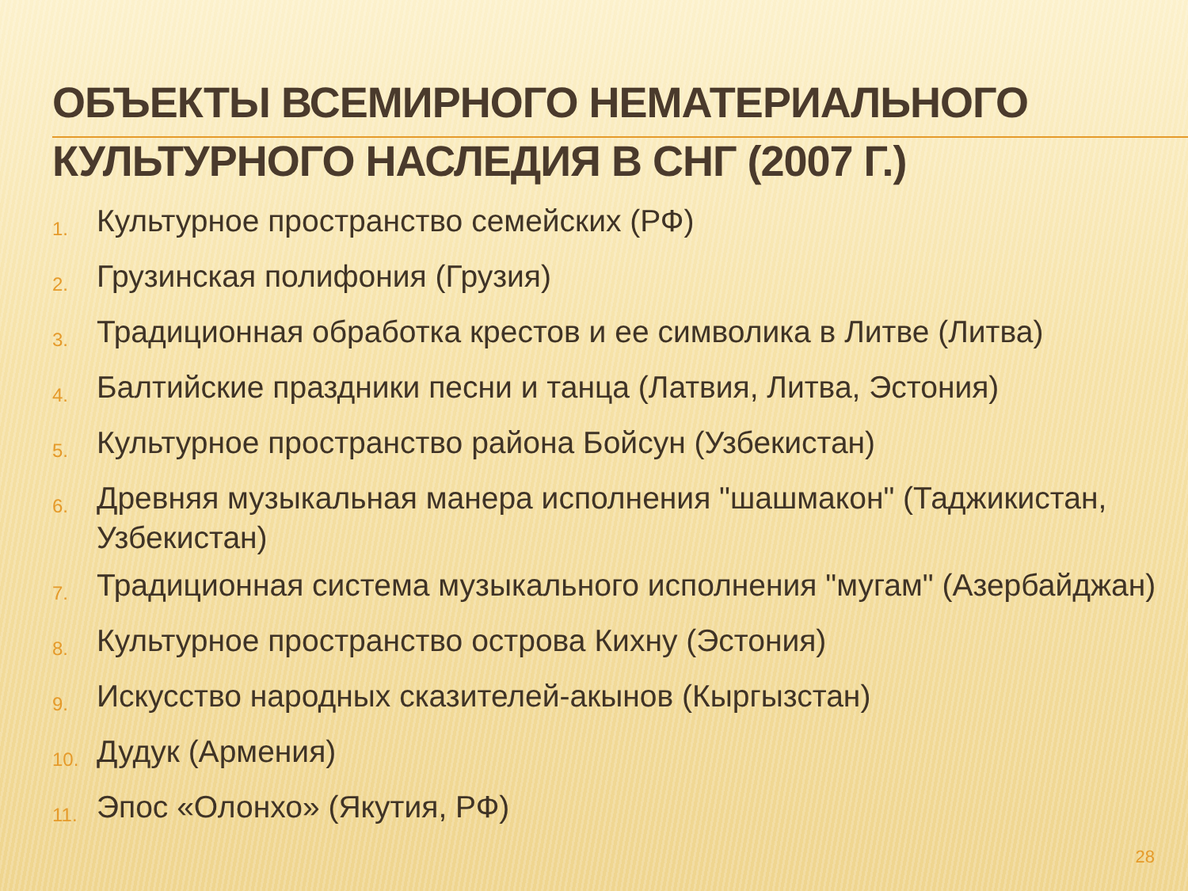ОБЪЕКТЫ ВСЕМИРНОГО НЕМАТЕРИАЛЬНОГО КУЛЬТУРНОГО НАСЛЕДИЯ В СНГ (2007 Г.)
1. Культурное пространство семейских (РФ)
2. Грузинская полифония (Грузия)
3. Традиционная обработка крестов и ее символика в Литве (Литва)
4. Балтийские праздники песни и танца (Латвия, Литва, Эстония)
5. Культурное пространство района Бойсун (Узбекистан)
6. Древняя музыкальная манера исполнения "шашмакон" (Таджикистан, Узбекистан)
7. Традиционная система музыкального исполнения "мугам" (Азербайджан)
8. Культурное пространство острова Кихну (Эстония)
9. Искусство народных сказителей-акынов (Кыргызстан)
10. Дудук (Армения)
11. Эпос «Олонхо» (Якутия, РФ)
28